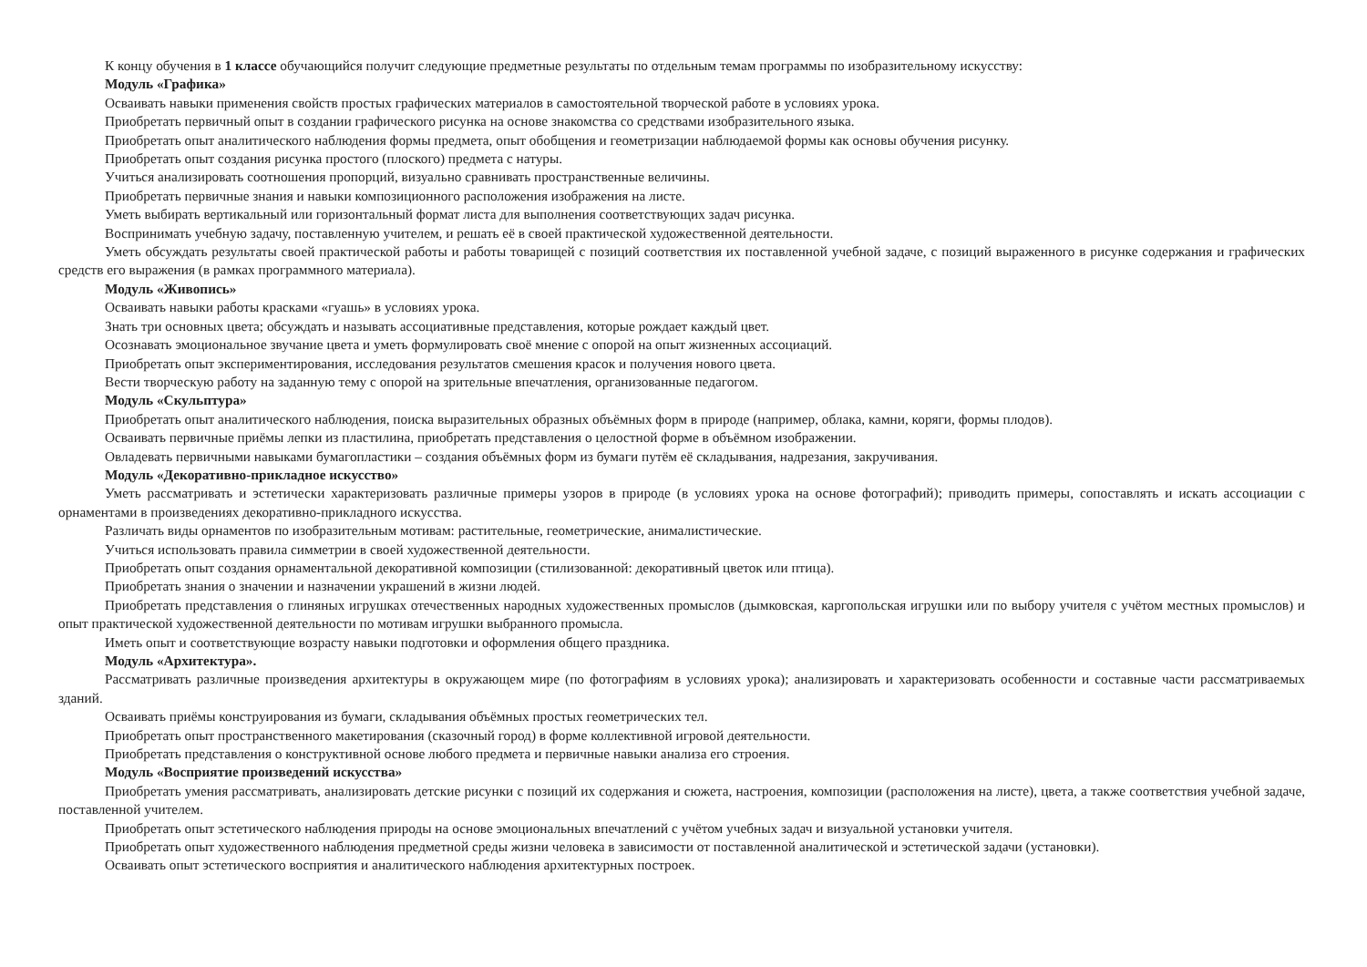К концу обучения в 1 классе обучающийся получит следующие предметные результаты по отдельным темам программы по изобразительному искусству:
Модуль «Графика»
Осваивать навыки применения свойств простых графических материалов в самостоятельной творческой работе в условиях урока.
Приобретать первичный опыт в создании графического рисунка на основе знакомства со средствами изобразительного языка.
Приобретать опыт аналитического наблюдения формы предмета, опыт обобщения и геометризации наблюдаемой формы как основы обучения рисунку.
Приобретать опыт создания рисунка простого (плоского) предмета с натуры.
Учиться анализировать соотношения пропорций, визуально сравнивать пространственные величины.
Приобретать первичные знания и навыки композиционного расположения изображения на листе.
Уметь выбирать вертикальный или горизонтальный формат листа для выполнения соответствующих задач рисунка.
Воспринимать учебную задачу, поставленную учителем, и решать её в своей практической художественной деятельности.
Уметь обсуждать результаты своей практической работы и работы товарищей с позиций соответствия их поставленной учебной задаче, с позиций выраженного в рисунке содержания и графических средств его выражения (в рамках программного материала).
Модуль «Живопись»
Осваивать навыки работы красками «гуашь» в условиях урока.
Знать три основных цвета; обсуждать и называть ассоциативные представления, которые рождает каждый цвет.
Осознавать эмоциональное звучание цвета и уметь формулировать своё мнение с опорой на опыт жизненных ассоциаций.
Приобретать опыт экспериментирования, исследования результатов смешения красок и получения нового цвета.
Вести творческую работу на заданную тему с опорой на зрительные впечатления, организованные педагогом.
Модуль «Скульптура»
Приобретать опыт аналитического наблюдения, поиска выразительных образных объёмных форм в природе (например, облака, камни, коряги, формы плодов).
Осваивать первичные приёмы лепки из пластилина, приобретать представления о целостной форме в объёмном изображении.
Овладевать первичными навыками бумагопластики – создания объёмных форм из бумаги путём её складывания, надрезания, закручивания.
Модуль «Декоративно-прикладное искусство»
Уметь рассматривать и эстетически характеризовать различные примеры узоров в природе (в условиях урока на основе фотографий); приводить примеры, сопоставлять и искать ассоциации с орнаментами в произведениях декоративно-прикладного искусства.
Различать виды орнаментов по изобразительным мотивам: растительные, геометрические, анималистические.
Учиться использовать правила симметрии в своей художественной деятельности.
Приобретать опыт создания орнаментальной декоративной композиции (стилизованной: декоративный цветок или птица).
Приобретать знания о значении и назначении украшений в жизни людей.
Приобретать представления о глиняных игрушках отечественных народных художественных промыслов (дымковская, каргопольская игрушки или по выбору учителя с учётом местных промыслов) и опыт практической художественной деятельности по мотивам игрушки выбранного промысла.
Иметь опыт и соответствующие возрасту навыки подготовки и оформления общего праздника.
Модуль «Архитектура».
Рассматривать различные произведения архитектуры в окружающем мире (по фотографиям в условиях урока); анализировать и характеризовать особенности и составные части рассматриваемых зданий.
Осваивать приёмы конструирования из бумаги, складывания объёмных простых геометрических тел.
Приобретать опыт пространственного макетирования (сказочный город) в форме коллективной игровой деятельности.
Приобретать представления о конструктивной основе любого предмета и первичные навыки анализа его строения.
Модуль «Восприятие произведений искусства»
Приобретать умения рассматривать, анализировать детские рисунки с позиций их содержания и сюжета, настроения, композиции (расположения на листе), цвета, а также соответствия учебной задаче, поставленной учителем.
Приобретать опыт эстетического наблюдения природы на основе эмоциональных впечатлений с учётом учебных задач и визуальной установки учителя.
Приобретать опыт художественного наблюдения предметной среды жизни человека в зависимости от поставленной аналитической и эстетической задачи (установки).
Осваивать опыт эстетического восприятия и аналитического наблюдения архитектурных построек.